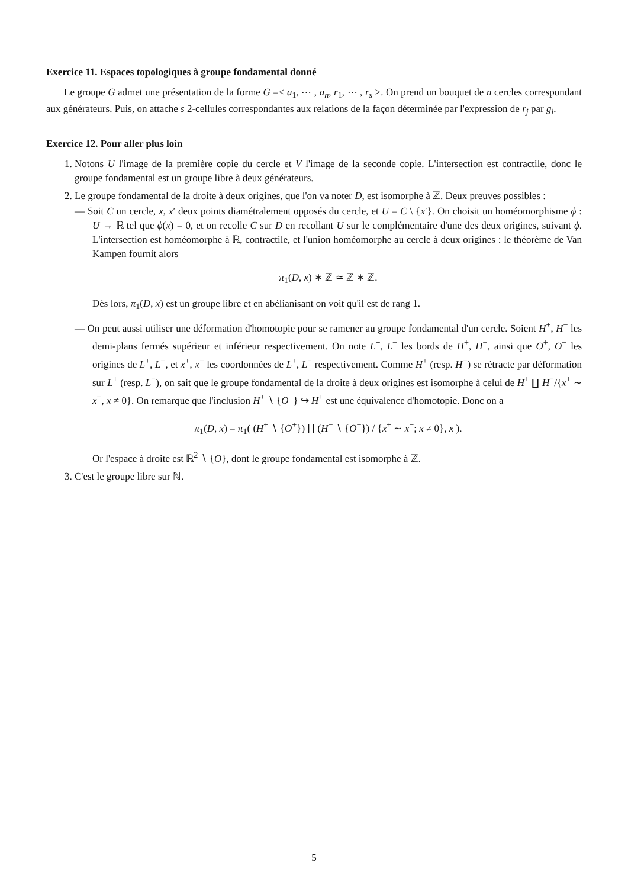Exercice 11. Espaces topologiques à groupe fondamental donné
Le groupe G admet une présentation de la forme G =< a<sub>1</sub>, ⋯ , a<sub>n</sub>, r<sub>1</sub>, ⋯ , r<sub>s</sub> >. On prend un bouquet de n cercles correspondant aux générateurs. Puis, on attache s 2-cellules correspondantes aux relations de la façon déterminée par l'expression de r<sub>j</sub> par g<sub>i</sub>.
Exercice 12. Pour aller plus loin
1. Notons U l'image de la première copie du cercle et V l'image de la seconde copie. L'intersection est contractile, donc le groupe fondamental est un groupe libre à deux générateurs.
2. Le groupe fondamental de la droite à deux origines, que l'on va noter D, est isomorphe à ℤ. Deux preuves possibles :
— Soit C un cercle, x, x′ deux points diamétralement opposés du cercle, et U = C \ {x′}. On choisit un homéomorphisme ϕ : U → ℝ tel que ϕ(x) = 0, et on recolle C sur D en recollant U sur le complémentaire d'une des deux origines, suivant ϕ. L'intersection est homéomorphe à ℝ, contractile, et l'union homéomorphe au cercle à deux origines : le théorème de Van Kampen fournit alors
π<sub>1</sub>(D, x) ∗ ℤ ≃ ℤ ∗ ℤ.
Dès lors, π<sub>1</sub>(D, x) est un groupe libre et en abélianisant on voit qu'il est de rang 1.
— On peut aussi utiliser une déformation d'homotopie pour se ramener au groupe fondamental d'un cercle. Soient H<sup>+</sup>, H<sup>−</sup> les demi-plans fermés supérieur et inférieur respectivement. On note L<sup>+</sup>, L<sup>−</sup> les bords de H<sup>+</sup>, H<sup>−</sup>, ainsi que O<sup>+</sup>, O<sup>−</sup> les origines de L<sup>+</sup>, L<sup>−</sup>, et x<sup>+</sup>, x<sup>−</sup> les coordonnées de L<sup>+</sup>, L<sup>−</sup> respectivement. Comme H<sup>+</sup> (resp. H<sup>−</sup>) se rétracte par déformation sur L<sup>+</sup> (resp. L<sup>−</sup>), on sait que le groupe fondamental de la droite à deux origines est isomorphe à celui de H<sup>+</sup> ∐ H<sup>−</sup>/{x<sup>+</sup> ∼ x<sup>−</sup>, x ≠ 0}. On remarque que l'inclusion H<sup>+</sup> ∖ {O<sup>+</sup>} ↪ H<sup>+</sup> est une équivalence d'homotopie. Donc on a
π<sub>1</sub>(D, x) = π<sub>1</sub>( (H<sup>+</sup> ∖ {O<sup>+</sup>}) ∐ (H<sup>−</sup> ∖ {O<sup>−</sup>}) / {x<sup>+</sup> ∼ x<sup>−</sup>; x ≠ 0}, x ).
Or l'espace à droite est ℝ<sup>2</sup> ∖ {O}, dont le groupe fondamental est isomorphe à ℤ.
3. C'est le groupe libre sur ℕ.
5